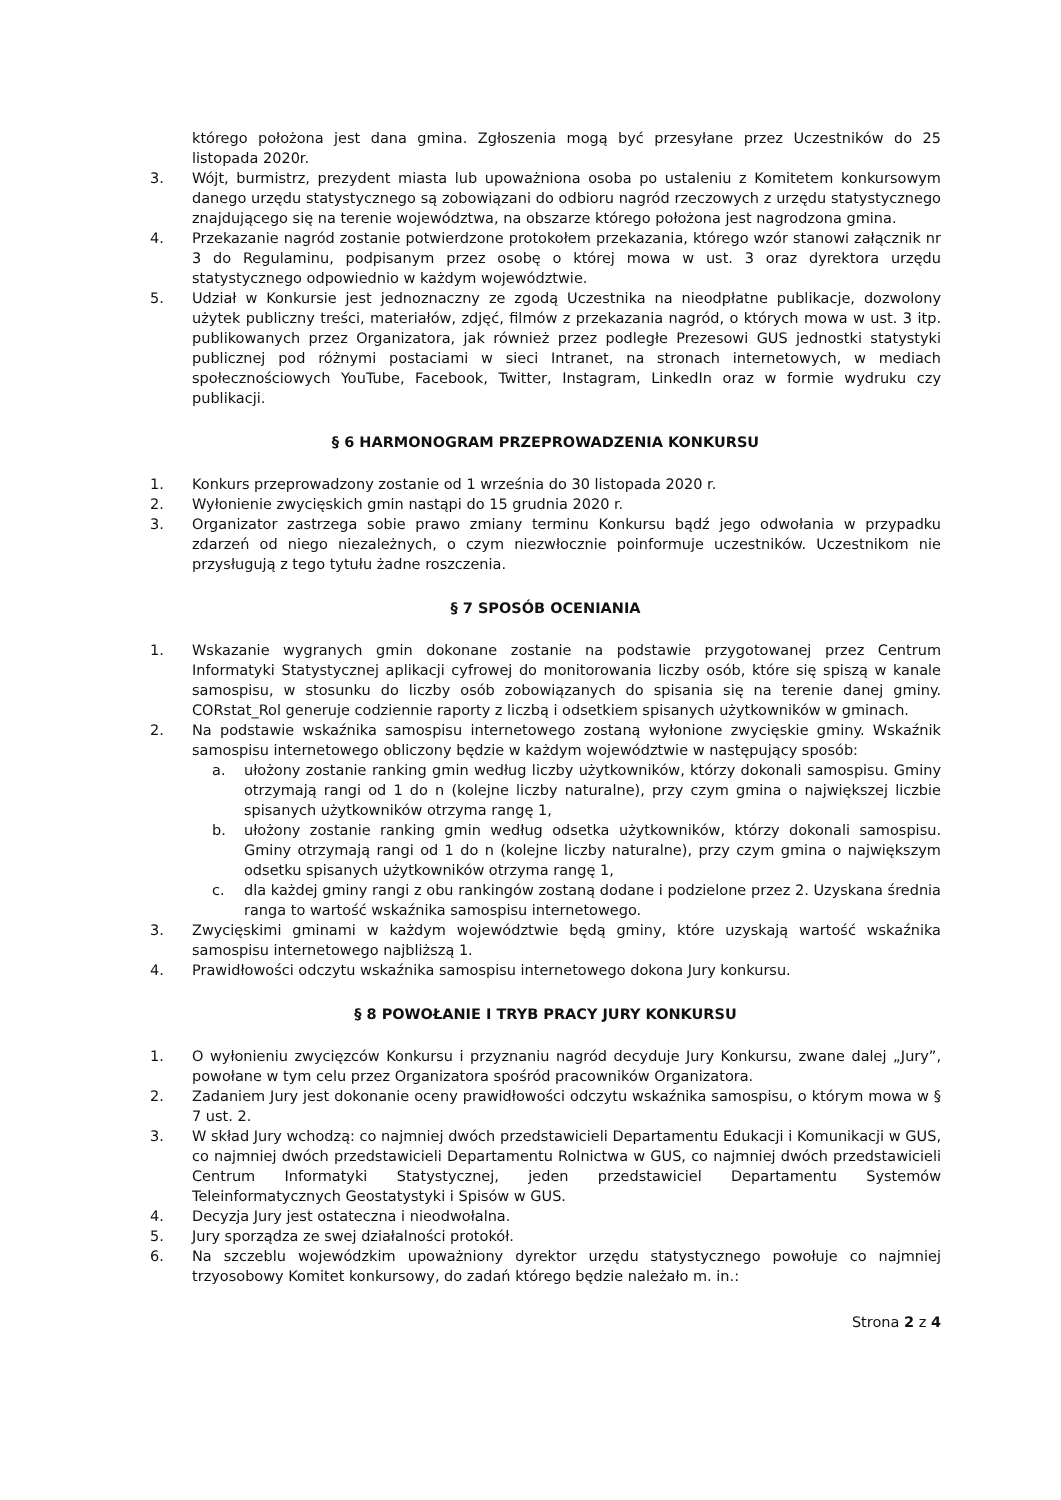którego położona jest dana gmina. Zgłoszenia mogą być przesyłane przez Uczestników do 25 listopada 2020r.
3. Wójt, burmistrz, prezydent miasta lub upoważniona osoba po ustaleniu z Komitetem konkursowym danego urzędu statystycznego są zobowiązani do odbioru nagród rzeczowych z urzędu statystycznego znajdującego się na terenie województwa, na obszarze którego położona jest nagrodzona gmina.
4. Przekazanie nagród zostanie potwierdzone protokołem przekazania, którego wzór stanowi załącznik nr 3 do Regulaminu, podpisanym przez osobę o której mowa w ust. 3 oraz dyrektora urzędu statystycznego odpowiednio w każdym województwie.
5. Udział w Konkursie jest jednoznaczny ze zgodą Uczestnika na nieodpłatne publikacje, dozwolony użytek publiczny treści, materiałów, zdjęć, filmów z przekazania nagród, o których mowa w ust. 3 itp. publikowanych przez Organizatora, jak również przez podległe Prezesowi GUS jednostki statystyki publicznej pod różnymi postaciami w sieci Intranet, na stronach internetowych, w mediach społecznościowych YouTube, Facebook, Twitter, Instagram, LinkedIn oraz w formie wydruku czy publikacji.
§ 6 HARMONOGRAM PRZEPROWADZENIA KONKURSU
1. Konkurs przeprowadzony zostanie od 1 września do 30 listopada 2020 r.
2. Wyłonienie zwycięskich gmin nastąpi do 15 grudnia 2020 r.
3. Organizator zastrzega sobie prawo zmiany terminu Konkursu bądź jego odwołania w przypadku zdarzeń od niego niezależnych, o czym niezwłocznie poinformuje uczestników. Uczestnikom nie przysługują z tego tytułu żadne roszczenia.
§ 7 SPOSÓB OCENIANIA
1. Wskazanie wygranych gmin dokonane zostanie na podstawie przygotowanej przez Centrum Informatyki Statystycznej aplikacji cyfrowej do monitorowania liczby osób, które się spiszą w kanale samospisu, w stosunku do liczby osób zobowiązanych do spisania się na terenie danej gminy. CORstat_Rol generuje codziennie raporty z liczbą i odsetkiem spisanych użytkowników w gminach.
2. Na podstawie wskaźnika samospisu internetowego zostaną wyłonione zwycięskie gminy. Wskaźnik samospisu internetowego obliczony będzie w każdym województwie w następujący sposób:
a. ułożony zostanie ranking gmin według liczby użytkowników, którzy dokonali samospisu. Gminy otrzymają rangi od 1 do n (kolejne liczby naturalne), przy czym gmina o największej liczbie spisanych użytkowników otrzyma rangę 1,
b. ułożony zostanie ranking gmin według odsetka użytkowników, którzy dokonali samospisu. Gminy otrzymają rangi od 1 do n (kolejne liczby naturalne), przy czym gmina o największym odsetku spisanych użytkowników otrzyma rangę 1,
c. dla każdej gminy rangi z obu rankingów zostaną dodane i podzielone przez 2. Uzyskana średnia ranga to wartość wskaźnika samospisu internetowego.
3. Zwycięskimi gminami w każdym województwie będą gminy, które uzyskają wartość wskaźnika samospisu internetowego najbliższą 1.
4. Prawidłowości odczytu wskaźnika samospisu internetowego dokona Jury konkursu.
§ 8 POWOŁANIE I TRYB PRACY JURY KONKURSU
1. O wyłonieniu zwycięzców Konkursu i przyznaniu nagród decyduje Jury Konkursu, zwane dalej „Jury”, powołane w tym celu przez Organizatora spośród pracowników Organizatora.
2. Zadaniem Jury jest dokonanie oceny prawidłowości odczytu wskaźnika samospisu, o którym mowa w § 7 ust. 2.
3. W skład Jury wchodzą: co najmniej dwóch przedstawicieli Departamentu Edukacji i Komunikacji w GUS, co najmniej dwóch przedstawicieli Departamentu Rolnictwa w GUS, co najmniej dwóch przedstawicieli Centrum Informatyki Statystycznej, jeden przedstawiciel Departamentu Systemów Teleinformatycznych Geostatystyki i Spisów w GUS.
4. Decyzja Jury jest ostateczna i nieodwołalna.
5. Jury sporządza ze swej działalności protokół.
6. Na szczeblu wojewódzkim upoważniony dyrektor urzędu statystycznego powołuje co najmniej trzyosobowy Komitet konkursowy, do zadań którego będzie należało m. in.:
Strona 2 z 4